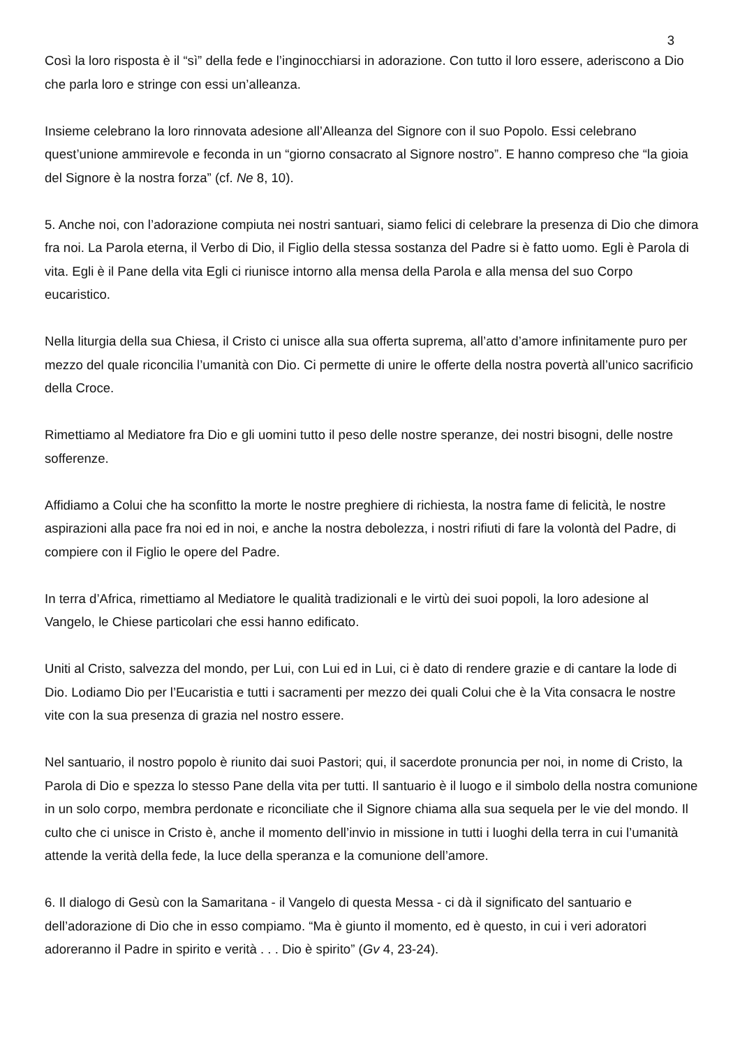3
Così la loro risposta è il “sì” della fede e l’inginocchiarsi in adorazione. Con tutto il loro essere, aderiscono a Dio che parla loro e stringe con essi un’alleanza.
Insieme celebrano la loro rinnovata adesione all’Alleanza del Signore con il suo Popolo. Essi celebrano quest’unione ammirevole e feconda in un “giorno consacrato al Signore nostro”. E hanno compreso che “la gioia del Signore è la nostra forza” (cf. Ne 8, 10).
5. Anche noi, con l’adorazione compiuta nei nostri santuari, siamo felici di celebrare la presenza di Dio che dimora fra noi. La Parola eterna, il Verbo di Dio, il Figlio della stessa sostanza del Padre si è fatto uomo. Egli è Parola di vita. Egli è il Pane della vita Egli ci riunisce intorno alla mensa della Parola e alla mensa del suo Corpo eucaristico.
Nella liturgia della sua Chiesa, il Cristo ci unisce alla sua offerta suprema, all’atto d’amore infinitamente puro per mezzo del quale riconcilia l’umanità con Dio. Ci permette di unire le offerte della nostra povertà all’unico sacrificio della Croce.
Rimettiamo al Mediatore fra Dio e gli uomini tutto il peso delle nostre speranze, dei nostri bisogni, delle nostre sofferenze.
Affidiamo a Colui che ha sconfitto la morte le nostre preghiere di richiesta, la nostra fame di felicità, le nostre aspirazioni alla pace fra noi ed in noi, e anche la nostra debolezza, i nostri rifiuti di fare la volontà del Padre, di compiere con il Figlio le opere del Padre.
In terra d’Africa, rimettiamo al Mediatore le qualità tradizionali e le virtù dei suoi popoli, la loro adesione al Vangelo, le Chiese particolari che essi hanno edificato.
Uniti al Cristo, salvezza del mondo, per Lui, con Lui ed in Lui, ci è dato di rendere grazie e di cantare la lode di Dio. Lodiamo Dio per l’Eucaristia e tutti i sacramenti per mezzo dei quali Colui che è la Vita consacra le nostre vite con la sua presenza di grazia nel nostro essere.
Nel santuario, il nostro popolo è riunito dai suoi Pastori; qui, il sacerdote pronuncia per noi, in nome di Cristo, la Parola di Dio e spezza lo stesso Pane della vita per tutti. Il santuario è il luogo e il simbolo della nostra comunione in un solo corpo, membra perdonate e riconciliate che il Signore chiama alla sua sequela per le vie del mondo. Il culto che ci unisce in Cristo è, anche il momento dell’invio in missione in tutti i luoghi della terra in cui l’umanità attende la verità della fede, la luce della speranza e la comunione dell’amore.
6. Il dialogo di Gesù con la Samaritana - il Vangelo di questa Messa - ci dà il significato del santuario e dell’adorazione di Dio che in esso compiamo. “Ma è giunto il momento, ed è questo, in cui i veri adoratori adoreranno il Padre in spirito e verità . . . Dio è spirito” (Gv 4, 23-24).